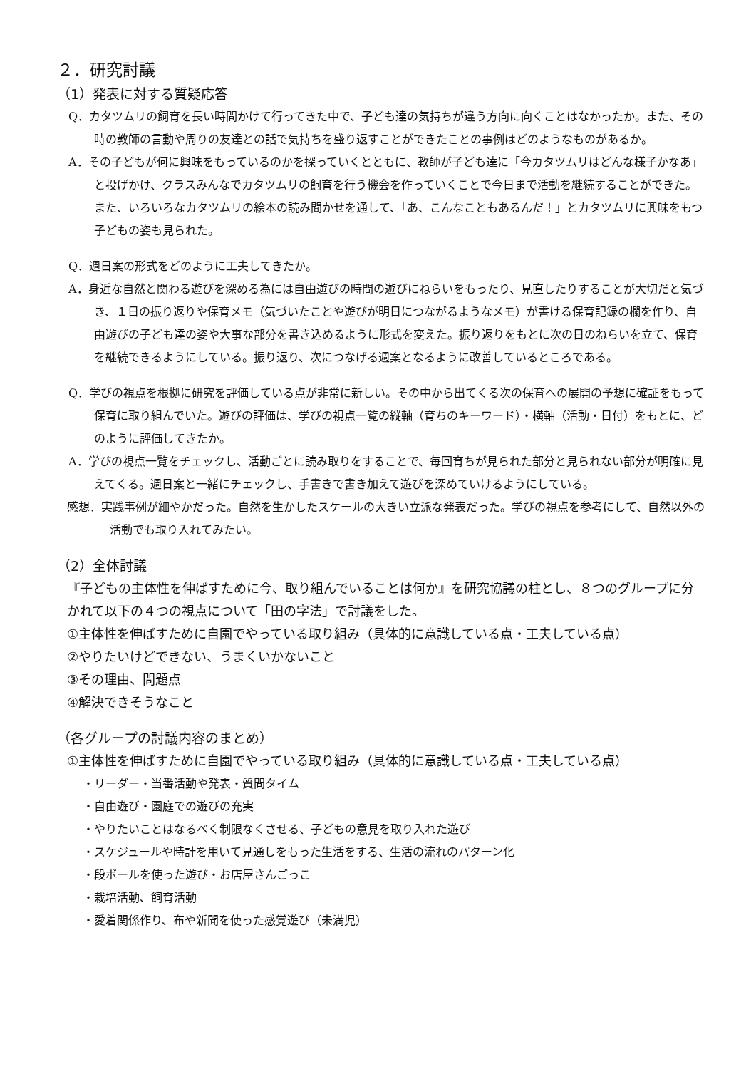２．研究討議
（1）発表に対する質疑応答
Q．カタツムリの飼育を長い時間かけて行ってきた中で、子ども達の気持ちが違う方向に向くことはなかったか。また、その時の教師の言動や周りの友達との話で気持ちを盛り返すことができたことの事例はどのようなものがあるか。
A．その子どもが何に興味をもっているのかを探っていくとともに、教師が子ども達に「今カタツムリはどんな様子かなあ」と投げかけ、クラスみんなでカタツムリの飼育を行う機会を作っていくことで今日まで活動を継続することができた。また、いろいろなカタツムリの絵本の読み聞かせを通して、「あ、こんなこともあるんだ！」とカタツムリに興味をもつ子どもの姿も見られた。
Q．週日案の形式をどのように工夫してきたか。
A．身近な自然と関わる遊びを深める為には自由遊びの時間の遊びにねらいをもったり、見直したりすることが大切だと気づき、１日の振り返りや保育メモ（気づいたことや遊びが明日につながるようなメモ）が書ける保育記録の欄を作り、自由遊びの子ども達の姿や大事な部分を書き込めるように形式を変えた。振り返りをもとに次の日のねらいを立て、保育を継続できるようにしている。振り返り、次につなげる週案となるように改善しているところである。
Q．学びの視点を根拠に研究を評価している点が非常に新しい。その中から出てくる次の保育への展開の予想に確証をもって保育に取り組んでいた。遊びの評価は、学びの視点一覧の縦軸（育ちのキーワード）・横軸（活動・日付）をもとに、どのように評価してきたか。
A．学びの視点一覧をチェックし、活動ごとに読み取りをすることで、毎回育ちが見られた部分と見られない部分が明確に見えてくる。週日案と一緒にチェックし、手書きで書き加えて遊びを深めていけるようにしている。
感想．実践事例が細やかだった。自然を生かしたスケールの大きい立派な発表だった。学びの視点を参考にして、自然以外の活動でも取り入れてみたい。
（2）全体討議
『子どもの主体性を伸ばすために今、取り組んでいることは何か』を研究協議の柱とし、８つのグループに分かれて以下の４つの視点について「田の字法」で討議をした。
①主体性を伸ばすために自園でやっている取り組み（具体的に意識している点・工夫している点）
②やりたいけどできない、うまくいかないこと
③その理由、問題点
④解決できそうなこと
（各グループの討議内容のまとめ）
①主体性を伸ばすために自園でやっている取り組み（具体的に意識している点・工夫している点）
・リーダー・当番活動や発表・質問タイム
・自由遊び・園庭での遊びの充実
・やりたいことはなるべく制限なくさせる、子どもの意見を取り入れた遊び
・スケジュールや時計を用いて見通しをもった生活をする、生活の流れのパターン化
・段ボールを使った遊び・お店屋さんごっこ
・栽培活動、飼育活動
・愛着関係作り、布や新聞を使った感覚遊び（未満児）